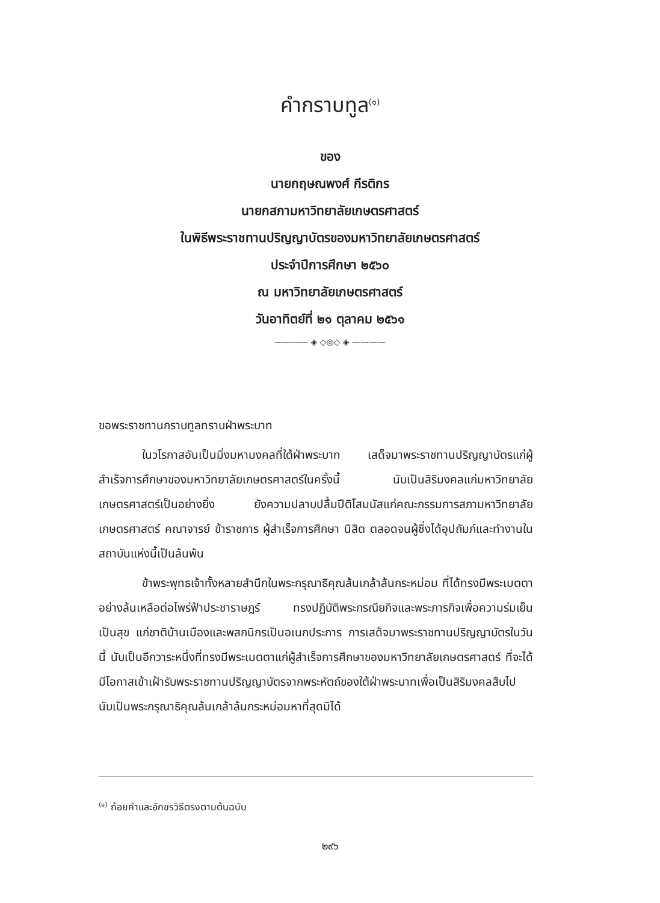คำกราบทูล<sup>(๑)</sup>
ของ
นายกฤษณพงศ์ กีรติกร
นายกสภามหาวิทยาลัยเกษตรศาสตร์
ในพิธีพระราชทานปริญญาบัตรของมหาวิทยาลัยเกษตรศาสตร์
ประจำปีการศึกษา ๒๕๖๐
ณ มหาวิทยาลัยเกษตรศาสตร์
วันอาทิตย์ที่ ๒๑ ตุลาคม ๒๕๖๑
———— ◈ ◇◎◇ ◈ ————
ขอพระราชทานกราบทูลทราบฝ่าพระบาท
ในวโรกาสอันเป็นมิ่งมหามงคลที่ใต้ฝ่าพระบาท เสด็จมาพระราชทานปริญญาบัตรแก่ผู้สำเร็จการศึกษาของมหาวิทยาลัยเกษตรศาสตร์ในครั้งนี้ นับเป็นสิริมงคลแก่มหาวิทยาลัยเกษตรศาสตร์เป็นอย่างยิ่ง ยังความปลาบปลื้มปีติโสมนัสแก่คณะกรรมการสภามหาวิทยาลัยเกษตรศาสตร์ คณาจารย์ ข้าราชการ ผู้สำเร็จการศึกษา นิสิต ตลอดจนผู้ซึ่งได้อุปถัมภ์และทำงานในสถาบันแห่งนี้เป็นล้นพ้น
ข้าพระพุทธเจ้าทั้งหลายสำนึกในพระกรุณาธิคุณล้นเกล้าล้นกระหม่อม ที่ได้ทรงมีพระเมตตาอย่างล้นเหลือต่อไพร่ฟ้าประชาราษฎร์ ทรงปฏิบัติพระกรณียกิจและพระภารกิจเพื่อความร่มเย็นเป็นสุข แก่ชาติบ้านเมืองและพสกนิกรเป็นอเนกประการ การเสด็จมาพระราชทานปริญญาบัตรในวันนี้ นับเป็นอีกวาระหนึ่งที่ทรงมีพระเมตตาแก่ผู้สำเร็จการศึกษาของมหาวิทยาลัยเกษตรศาสตร์ ที่จะได้มีโอกาสเข้าเฝ้ารับพระราชทานปริญญาบัตรจากพระหัตถ์ของใต้ฝ่าพระบาทเพื่อเป็นสิริมงคลสืบไป นับเป็นพระกรุณาธิคุณล้นเกล้าล้นกระหม่อมหาที่สุดมิได้
<sup>(๑)</sup> ถ้อยคำและอักขรวิธีตรงตามต้นฉบับ
๒๙๖